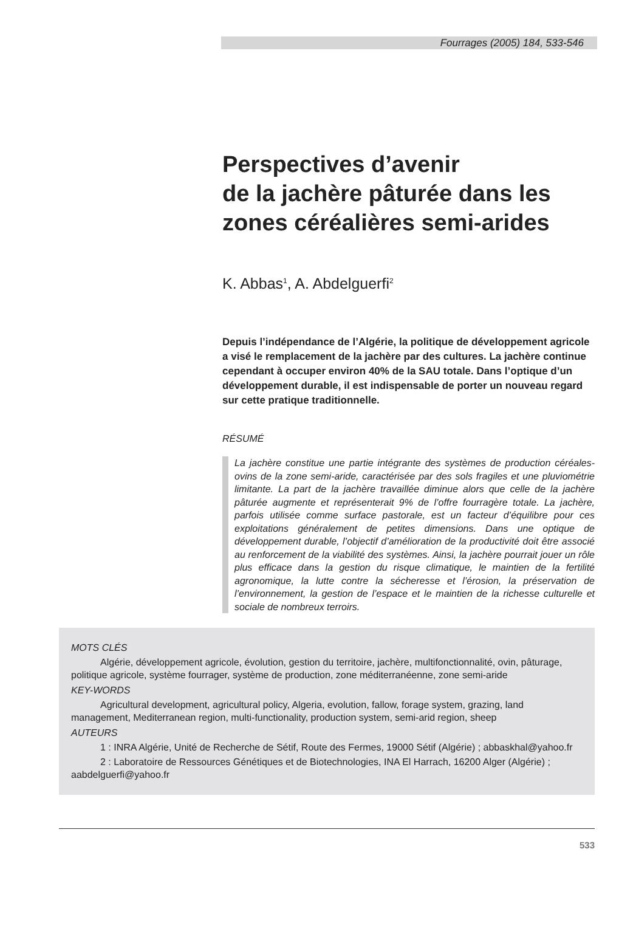Fourrages (2005) 184, 533-546
Perspectives d’avenir
de la jachère pâturée dans les
zones céréalières semi-arides
K. Abbas<sup>1</sup>, A. Abdelguerfi<sup>2</sup>
Depuis l’indépendance de l’Algérie, la politique de développement agricole a visé le remplacement de la jachère par des cultures. La jachère continue cependant à occuper environ 40% de la SAU totale. Dans l’optique d’un développement durable, il est indispensable de porter un nouveau regard sur cette pratique traditionnelle.
RÉSUMÉ
La jachère constitue une partie intégrante des systèmes de production céréales-ovins de la zone semi-aride, caractérisée par des sols fragiles et une pluviométrie limitante. La part de la jachère travaillée diminue alors que celle de la jachère pâturée augmente et représenterait 9% de l’offre fourragère totale. La jachère, parfois utilisée comme surface pastorale, est un facteur d’équilibre pour ces exploitations généralement de petites dimensions. Dans une optique de développement durable, l’objectif d’amélioration de la productivité doit être associé au renforcement de la viabilité des systèmes. Ainsi, la jachère pourrait jouer un rôle plus efficace dans la gestion du risque climatique, le maintien de la fertilité agronomique, la lutte contre la sécheresse et l’érosion, la préservation de l’environnement, la gestion de l’espace et le maintien de la richesse culturelle et sociale de nombreux terroirs.
MOTS CLÉS
Algérie, développement agricole, évolution, gestion du territoire, jachère, multifonctionnalité, ovin, pâturage, politique agricole, système fourrager, système de production, zone méditerranéenne, zone semi-aride
KEY-WORDS
Agricultural development, agricultural policy, Algeria, evolution, fallow, forage system, grazing, land management, Mediterranean region, multi-functionality, production system, semi-arid region, sheep
AUTEURS
1 : INRA Algérie, Unité de Recherche de Sétif, Route des Fermes, 19000 Sétif (Algérie) ; abbaskhal@yahoo.fr
2 : Laboratoire de Ressources Génétiques et de Biotechnologies, INA El Harrach, 16200 Alger (Algérie) ; aabdelguerfi@yahoo.fr
533